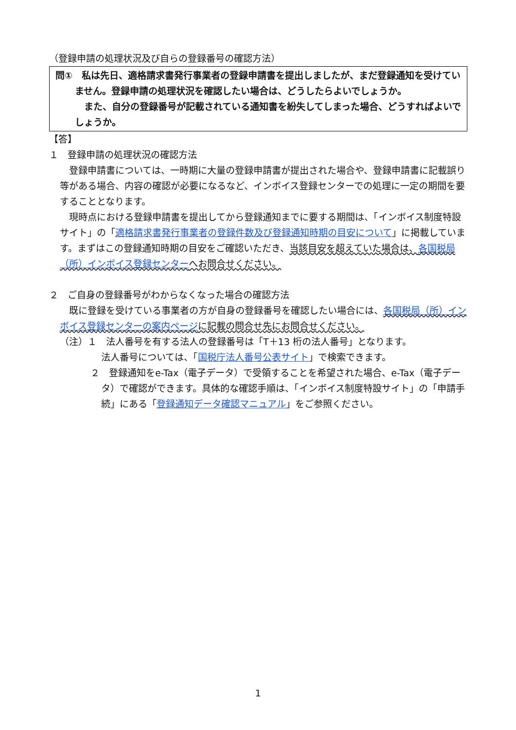（登録申請の処理状況及び自らの登録番号の確認方法）
問①　私は先日、適格請求書発行事業者の登録申請書を提出しましたが、まだ登録通知を受けていません。登録申請の処理状況を確認したい場合は、どうしたらよいでしょうか。
　また、自分の登録番号が記載されている通知書を紛失してしまった場合、どうすればよいでしょうか。
【答】
１　登録申請の処理状況の確認方法
　登録申請書については、一時期に大量の登録申請書が提出された場合や、登録申請書に記載誤り等がある場合、内容の確認が必要になるなど、インボイス登録センターでの処理に一定の期間を要することとなります。
　現時点における登録申請書を提出してから登録通知までに要する期間は、「インボイス制度特設サイト」の「適格請求書発行事業者の登録件数及び登録通知時期の目安について」に掲載しています。まずはこの登録通知時期の目安をご確認いただき、当該目安を超えていた場合は、各国税局（所）インボイス登録センターへお問合せください。
２　ご自身の登録番号がわからなくなった場合の確認方法
　既に登録を受けている事業者の方が自身の登録番号を確認したい場合には、各国税局（所）インボイス登録センターの案内ページに記載の問合せ先にお問合せください。
（注）１　法人番号を有する法人の登録番号は「T＋13 桁の法人番号」となります。
法人番号については、「国税庁法人番号公表サイト」で検索できます。
２　登録通知をe-Tax（電子データ）で受領することを希望された場合、e-Tax（電子データ）で確認ができます。具体的な確認手順は、「インボイス制度特設サイト」の「申請手続」にある「登録通知データ確認マニュアル」をご参照ください。
1